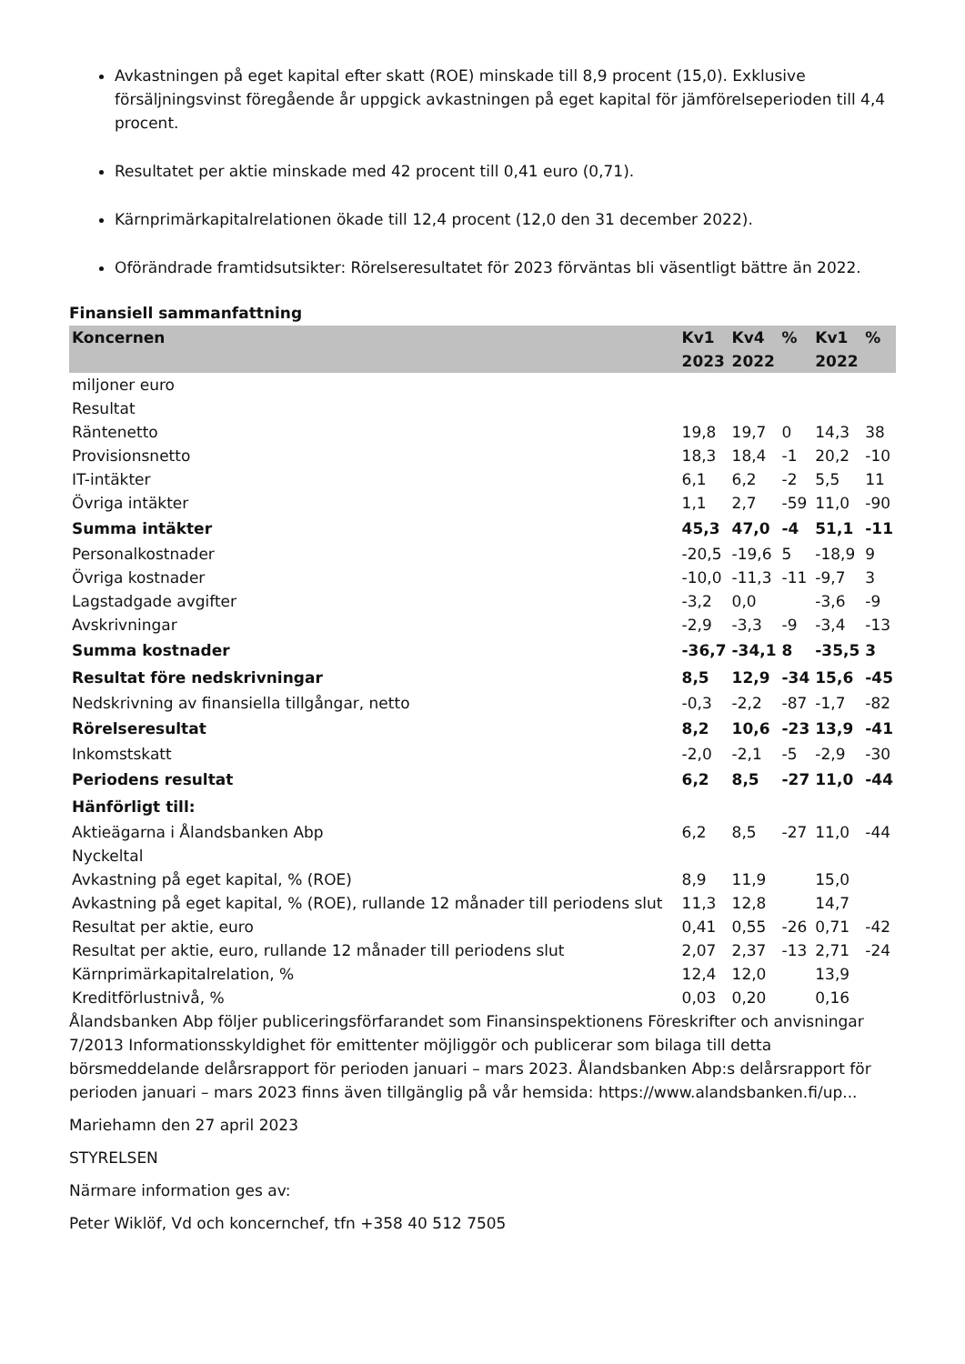Avkastningen på eget kapital efter skatt (ROE) minskade till 8,9 procent (15,0). Exklusive försäljningsvinst föregående år uppgick avkastningen på eget kapital för jämförelseperioden till 4,4 procent.
Resultatet per aktie minskade med 42 procent till 0,41 euro (0,71).
Kärnprimärkapitalrelationen ökade till 12,4 procent (12,0 den 31 december 2022).
Oförändrade framtidsutsikter: Rörelseresultatet för 2023 förväntas bli väsentligt bättre än 2022.
Finansiell sammanfattning
| Koncernen | Kv1 2023 | Kv4 2022 | % | Kv1 2022 | % |
| --- | --- | --- | --- | --- | --- |
| miljoner euro | | | | | |
| Resultat | | | | | |
| Räntenetto | 19,8 | 19,7 | 0 | 14,3 | 38 |
| Provisionsnetto | 18,3 | 18,4 | -1 | 20,2 | -10 |
| IT-intäkter | 6,1 | 6,2 | -2 | 5,5 | 11 |
| Övriga intäkter | 1,1 | 2,7 | -59 | 11,0 | -90 |
| Summa intäkter | 45,3 | 47,0 | -4 | 51,1 | -11 |
| Personalkostnader | -20,5 | -19,6 | 5 | -18,9 | 9 |
| Övriga kostnader | -10,0 | -11,3 | -11 | -9,7 | 3 |
| Lagstadgade avgifter | -3,2 | 0,0 | | -3,6 | -9 |
| Avskrivningar | -2,9 | -3,3 | -9 | -3,4 | -13 |
| Summa kostnader | -36,7 | -34,1 | 8 | -35,5 | 3 |
| Resultat före nedskrivningar | 8,5 | 12,9 | -34 | 15,6 | -45 |
| Nedskrivning av finansiella tillgångar, netto | -0,3 | -2,2 | -87 | -1,7 | -82 |
| Rörelseresultat | 8,2 | 10,6 | -23 | 13,9 | -41 |
| Inkomstskatt | -2,0 | -2,1 | -5 | -2,9 | -30 |
| Periodens resultat | 6,2 | 8,5 | -27 | 11,0 | -44 |
| Hänförligt till: | | | | | |
| Aktieägarna i Ålandsbanken Abp | 6,2 | 8,5 | -27 | 11,0 | -44 |
| Nyckeltal | | | | | |
| Avkastning på eget kapital, % (ROE) | 8,9 | 11,9 | | 15,0 | |
| Avkastning på eget kapital, % (ROE), rullande 12 månader till periodens slut | 11,3 | 12,8 | | 14,7 | |
| Resultat per aktie, euro | 0,41 | 0,55 | -26 | 0,71 | -42 |
| Resultat per aktie, euro, rullande 12 månader till periodens slut | 2,07 | 2,37 | -13 | 2,71 | -24 |
| Kärnprimärkapitalrelation, % | 12,4 | 12,0 | | 13,9 | |
| Kreditförlustnivå, % | 0,03 | 0,20 | | 0,16 | |
Ålandsbanken Abp följer publiceringsförfarandet som Finansinspektionens Föreskrifter och anvisningar 7/2013 Informationsskyldighet för emittenter möjliggör och publicerar som bilaga till detta börsmeddelande delårsrapport för perioden januari – mars 2023. Ålandsbanken Abp:s delårsrapport för perioden januari – mars 2023 finns även tillgänglig på vår hemsida: https://www.alandsbanken.fi/up...
Mariehamn den 27 april 2023
STYRELSEN
Närmare information ges av:
Peter Wiklöf, Vd och koncernchef, tfn +358 40 512 7505